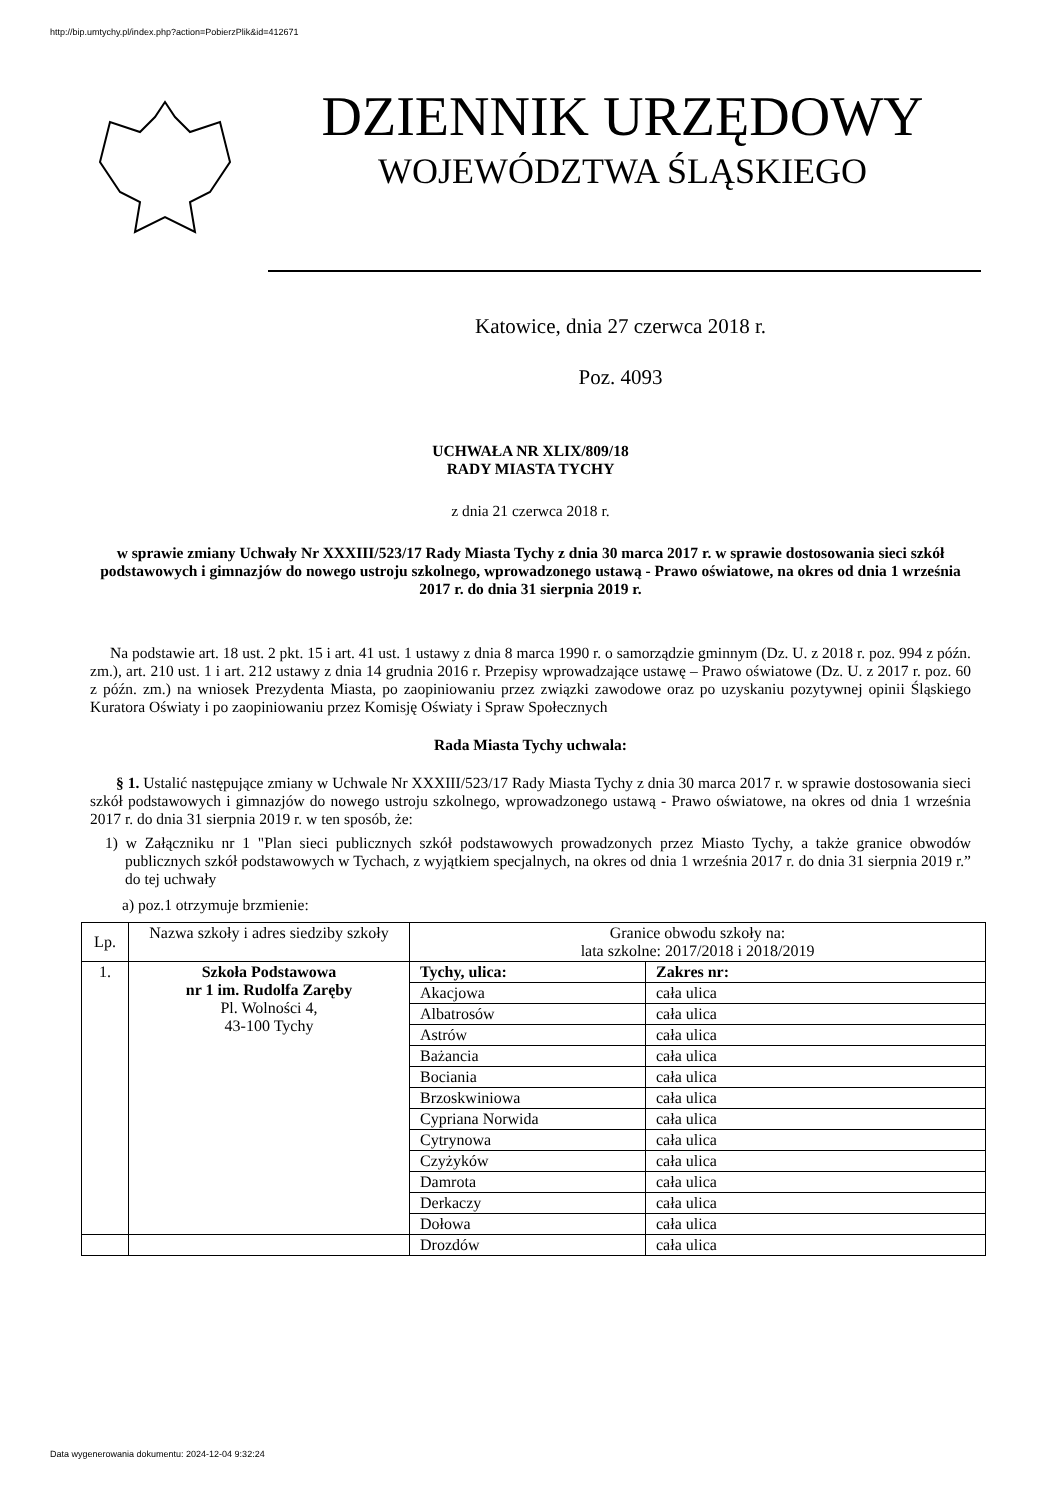http://bip.umtychy.pl/index.php?action=PobierzPlik&id=412671
DZIENNIK URZĘDOWY
WOJEWÓDZTWA ŚLĄSKIEGO
Katowice, dnia 27 czerwca 2018 r.
Poz. 4093
UCHWAŁA NR XLIX/809/18
RADY MIASTA TYCHY
z dnia 21 czerwca 2018 r.
w sprawie zmiany Uchwały Nr XXXIII/523/17 Rady Miasta Tychy z dnia 30 marca 2017 r. w sprawie dostosowania sieci szkół podstawowych i gimnazjów do nowego ustroju szkolnego, wprowadzonego ustawą - Prawo oświatowe, na okres od dnia 1 września 2017 r. do dnia 31 sierpnia 2019 r.
Na podstawie art. 18 ust. 2 pkt. 15 i art. 41 ust. 1 ustawy z dnia 8 marca 1990 r. o samorządzie gminnym (Dz. U. z 2018 r. poz. 994 z późn. zm.), art. 210 ust. 1 i art. 212 ustawy z dnia 14 grudnia 2016 r. Przepisy wprowadzające ustawę – Prawo oświatowe (Dz. U. z 2017 r. poz. 60 z późn. zm.) na wniosek Prezydenta Miasta, po zaopiniowaniu przez związki zawodowe oraz po uzyskaniu pozytywnej opinii Śląskiego Kuratora Oświaty i po zaopiniowaniu przez Komisję Oświaty i Spraw Społecznych
Rada Miasta Tychy uchwala:
§ 1. Ustalić następujące zmiany w Uchwale Nr XXXIII/523/17 Rady Miasta Tychy z dnia 30 marca 2017 r. w sprawie dostosowania sieci szkół podstawowych i gimnazjów do nowego ustroju szkolnego, wprowadzonego ustawą - Prawo oświatowe, na okres od dnia 1 września 2017 r. do dnia 31 sierpnia 2019 r. w ten sposób, że:
1) w Załączniku nr 1 "Plan sieci publicznych szkół podstawowych prowadzonych przez Miasto Tychy, a także granice obwodów publicznych szkół podstawowych w Tychach, z wyjątkiem specjalnych, na okres od dnia 1 września 2017 r. do dnia 31 sierpnia 2019 r.” do tej uchwały
a) poz.1 otrzymuje brzmienie:
| Lp. | Nazwa szkoły i adres siedziby szkoły | Granice obwodu szkoły na: lata szkolne: 2017/2018 i 2018/2019 | |
| --- | --- | --- | --- |
| 1. | Szkoła Podstawowa nr 1 im. Rudolfa Zaręby Pl. Wolności 4, 43-100 Tychy | Tychy, ulica: | Zakres nr: |
| | | Akacjowa | cała ulica |
| | | Albatrosów | cała ulica |
| | | Astrów | cała ulica |
| | | Bażancia | cała ulica |
| | | Bociania | cała ulica |
| | | Brzoskwiniowa | cała ulica |
| | | Cypriana Norwida | cała ulica |
| | | Cytrynowa | cała ulica |
| | | Czyżyków | cała ulica |
| | | Damrota | cała ulica |
| | | Derkaczy | cała ulica |
| | | Dołowa | cała ulica |
| | | Drozdów | cała ulica |
Data wygenerowania dokumentu: 2024-12-04 9:32:24